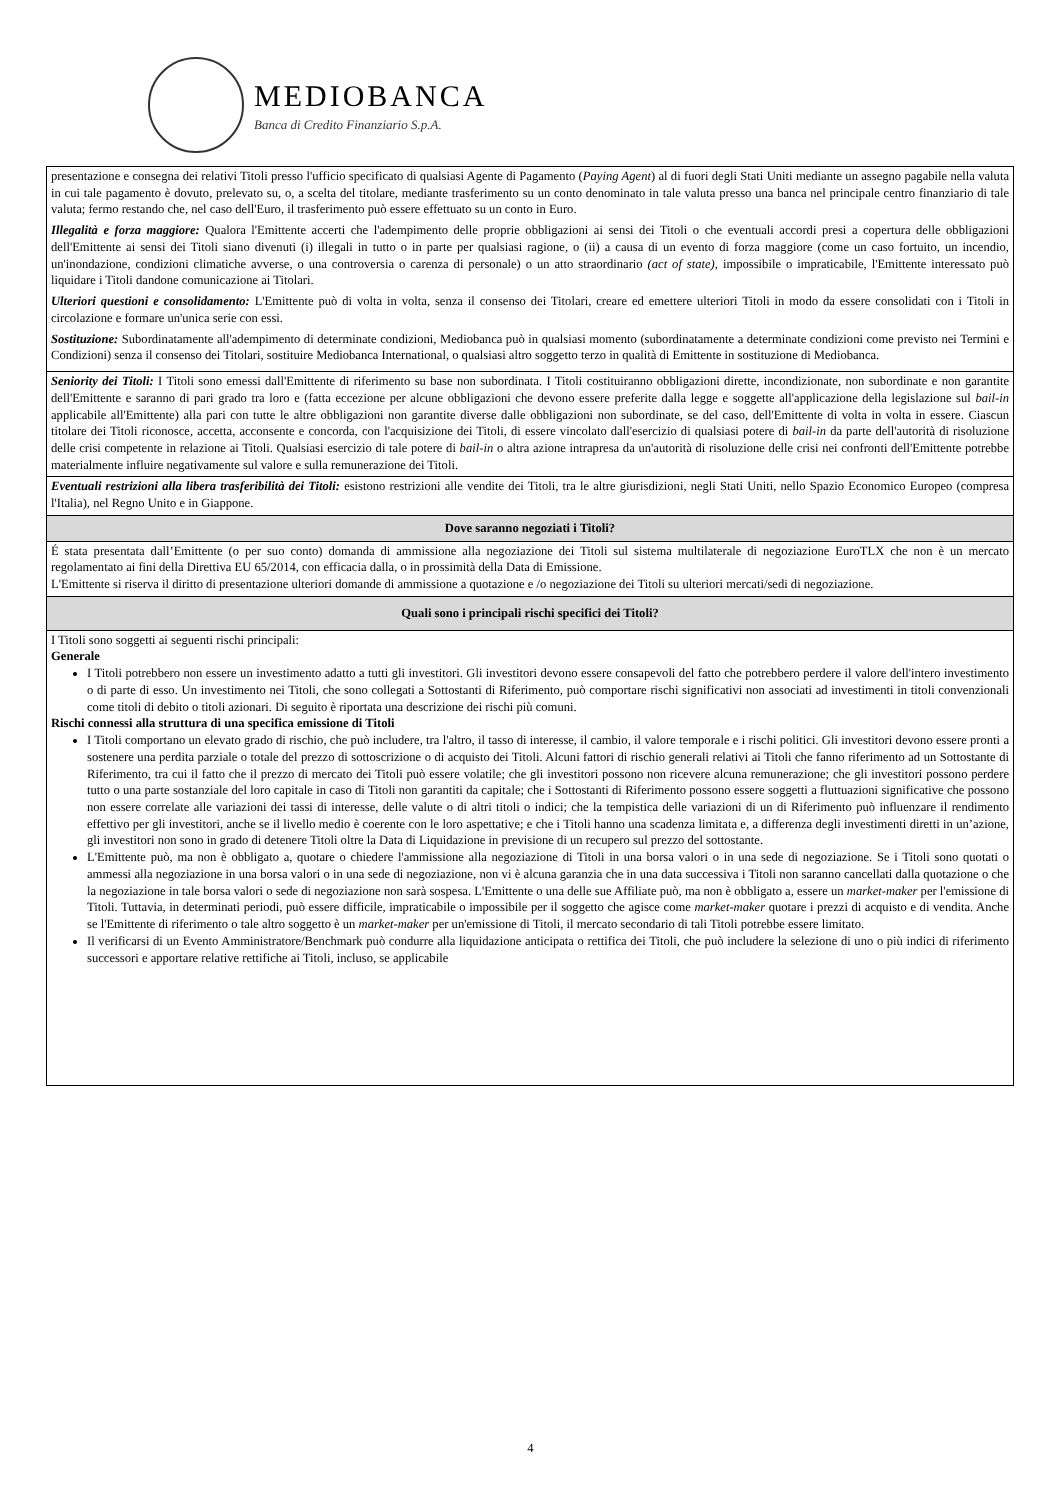MEDIOBANCA
Banca di Credito Finanziario S.p.A.
| presentazione e consegna dei relativi Titoli presso l'ufficio specificato di qualsiasi Agente di Pagamento ( Paying Agent ) al di fuori degli Stati Uniti mediante un assegno pagabile nella valuta in cui tale pagamento è dovuto, prelevato su, o, a scelta del titolare, mediante trasferimento su un conto denominato in tale valuta presso una banca nel principale centro finanziario di tale valuta; fermo restando che, nel caso dell'Euro, il trasferimento può essere effettuato su un conto in Euro. Illegalità e forza maggiore: Qualora l'Emittente accerti che l'adempimento delle proprie obbligazioni ai sensi dei Titoli o che eventuali accordi presi a copertura delle obbligazioni dell'Emittente ai sensi dei Titoli siano divenuti (i) illegali in tutto o in parte per qualsiasi ragione, o (ii) a causa di un evento di forza maggiore (come un caso fortuito, un incendio, un'inondazione, condizioni climatiche avverse, o una controversia o carenza di personale) o un atto straordinario (act of state) , impossibile o impraticabile, l'Emittente interessato può liquidare i Titoli dandone comunicazione ai Titolari. Ulteriori questioni e consolidamento: L'Emittente può di volta in volta, senza il consenso dei Titolari, creare ed emettere ulteriori Titoli in modo da essere consolidati con i Titoli in circolazione e formare un'unica serie con essi. Sostituzione: Subordinatamente all'adempimento di determinate condizioni, Mediobanca può in qualsiasi momento (subordinatamente a determinate condizioni come previsto nei Termini e Condizioni) senza il consenso dei Titolari, sostituire Mediobanca International, o qualsiasi altro soggetto terzo in qualità di Emittente in sostituzione di Mediobanca. |
| Seniority dei Titoli: I Titoli sono emessi dall'Emittente di riferimento su base non subordinata. I Titoli costituiranno obbligazioni dirette, incondizionate, non subordinate e non garantite dell'Emittente e saranno di pari grado tra loro e (fatta eccezione per alcune obbligazioni che devono essere preferite dalla legge e soggette all'applicazione della legislazione sul bail-in applicabile all'Emittente) alla pari con tutte le altre obbligazioni non garantite diverse dalle obbligazioni non subordinate, se del caso, dell'Emittente di volta in volta in essere. Ciascun titolare dei Titoli riconosce, accetta, acconsente e concorda, con l'acquisizione dei Titoli, di essere vincolato dall'esercizio di qualsiasi potere di bail-in da parte dell'autorità di risoluzione delle crisi competente in relazione ai Titoli. Qualsiasi esercizio di tale potere di bail-in o altra azione intrapresa da un'autorità di risoluzione delle crisi nei confronti dell'Emittente potrebbe materialmente influire negativamente sul valore e sulla remunerazione dei Titoli. |
| Eventuali restrizioni alla libera trasferibilità dei Titoli: esistono restrizioni alle vendite dei Titoli, tra le altre giurisdizioni, negli Stati Uniti, nello Spazio Economico Europeo (compresa l'Italia), nel Regno Unito e in Giappone. |
| Dove saranno negoziati i Titoli? |
| É stata presentata dall’Emittente (o per suo conto) domanda di ammissione alla negoziazione dei Titoli sul sistema multilaterale di negoziazione EuroTLX che non è un mercato regolamentato ai fini della Direttiva EU 65/2014, con efficacia dalla, o in prossimità della Data di Emissione. L'Emittente si riserva il diritto di presentazione ulteriori domande di ammissione a quotazione e /o negoziazione dei Titoli su ulteriori mercati/sedi di negoziazione. |
| Quali sono i principali rischi specifici dei Titoli? |
| I Titoli sono soggetti ai seguenti rischi principali: Generale I Titoli potrebbero non essere un investimento adatto a tutti gli investitori. Gli investitori devono essere consapevoli del fatto che potrebbero perdere il valore dell'intero investimento o di parte di esso. Un investimento nei Titoli, che sono collegati a Sottostanti di Riferimento, può comportare rischi significativi non associati ad investimenti in titoli convenzionali come titoli di debito o titoli azionari. Di seguito è riportata una descrizione dei rischi più comuni. Rischi connessi alla struttura di una specifica emissione di Titoli I Titoli comportano un elevato grado di rischio, che può includere, tra l'altro, il tasso di interesse, il cambio, il valore temporale e i rischi politici. Gli investitori devono essere pronti a sostenere una perdita parziale o totale del prezzo di sottoscrizione o di acquisto dei Titoli. Alcuni fattori di rischio generali relativi ai Titoli che fanno riferimento ad un Sottostante di Riferimento, tra cui il fatto che il prezzo di mercato dei Titoli può essere volatile; che gli investitori possono non ricevere alcuna remunerazione; che gli investitori possono perdere tutto o una parte sostanziale del loro capitale in caso di Titoli non garantiti da capitale; che i Sottostanti di Riferimento possono essere soggetti a fluttuazioni significative che possono non essere correlate alle variazioni dei tassi di interesse, delle valute o di altri titoli o indici; che la tempistica delle variazioni di un di Riferimento può influenzare il rendimento effettivo per gli investitori, anche se il livello medio è coerente con le loro aspettative; e che i Titoli hanno una scadenza limitata e, a differenza degli investimenti diretti in un’azione, gli investitori non sono in grado di detenere Titoli oltre la Data di Liquidazione in previsione di un recupero sul prezzo del sottostante. L'Emittente può, ma non è obbligato a, quotare o chiedere l'ammissione alla negoziazione di Titoli in una borsa valori o in una sede di negoziazione. Se i Titoli sono quotati o ammessi alla negoziazione in una borsa valori o in una sede di negoziazione, non vi è alcuna garanzia che in una data successiva i Titoli non saranno cancellati dalla quotazione o che la negoziazione in tale borsa valori o sede di negoziazione non sarà sospesa. L'Emittente o una delle sue Affiliate può, ma non è obbligato a, essere un market-maker per l'emissione di Titoli. Tuttavia, in determinati periodi, può essere difficile, impraticabile o impossibile per il soggetto che agisce come market-maker quotare i prezzi di acquisto e di vendita. Anche se l'Emittente di riferimento o tale altro soggetto è un market-maker per un'emissione di Titoli, il mercato secondario di tali Titoli potrebbe essere limitato. Il verificarsi di un Evento Amministratore/Benchmark può condurre alla liquidazione anticipata o rettifica dei Titoli, che può includere la selezione di uno o più indici di riferimento successori e apportare relative rettifiche ai Titoli, incluso, se applicabile |
4